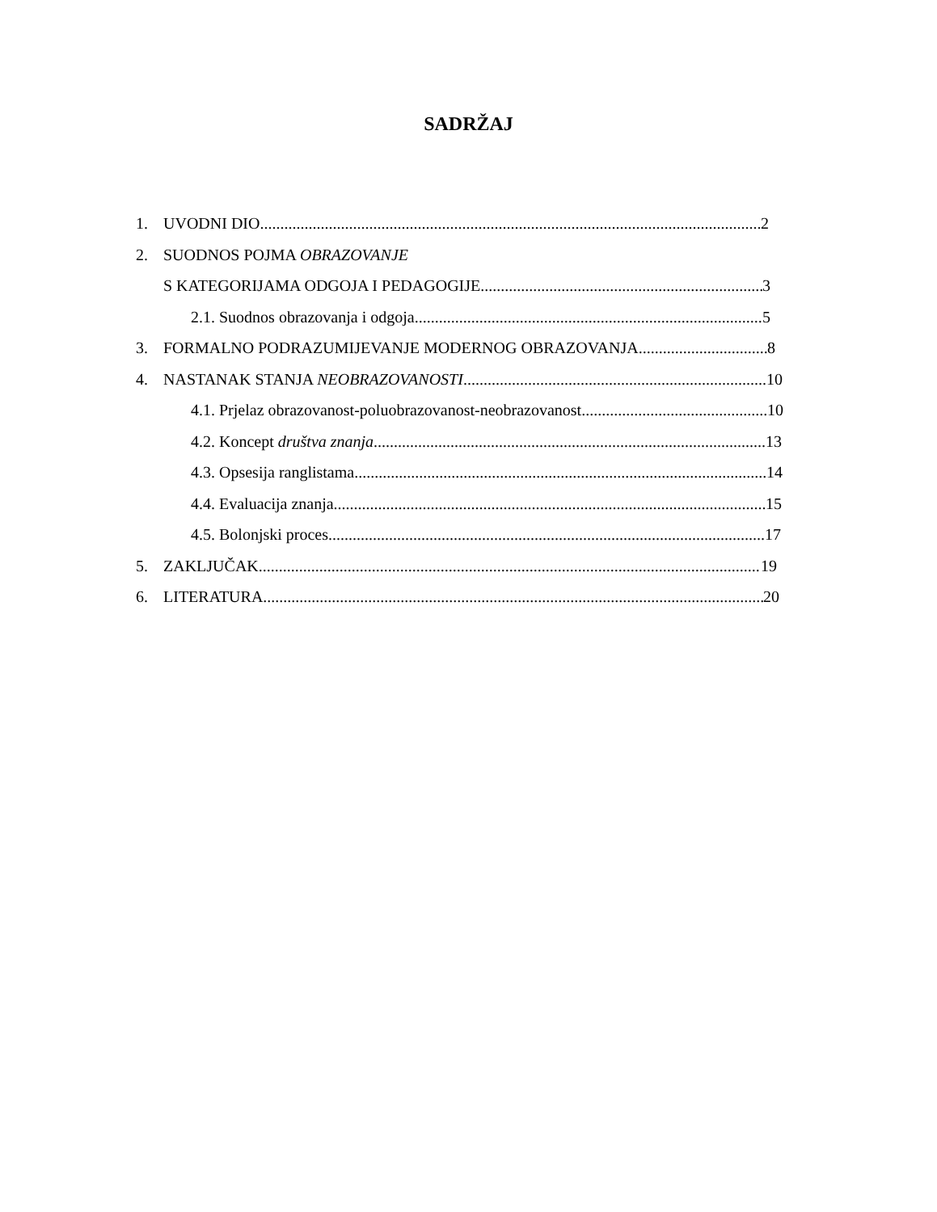SADRŽAJ
1. UVODNI DIO 2
2. SUODNOS POJMA OBRAZOVANJE
S KATEGORIJAMA ODGOJA I PEDAGOGIJE 3
2.1. Suodnos obrazovanja i odgoja 5
3. FORMALNO PODRAZUMIJEVANJE MODERNOG OBRAZOVANJA 8
4. NASTANAK STANJA NEOBRAZOVANOSTI 10
4.1. Prjelaz obrazovanost-poluobrazovanost-neobrazovanost 10
4.2. Koncept društva znanja 13
4.3. Opsesija ranglistama 14
4.4. Evaluacija znanja 15
4.5. Bolonjski proces 17
5. ZAKLJUČAK 19
6. LITERATURA 20